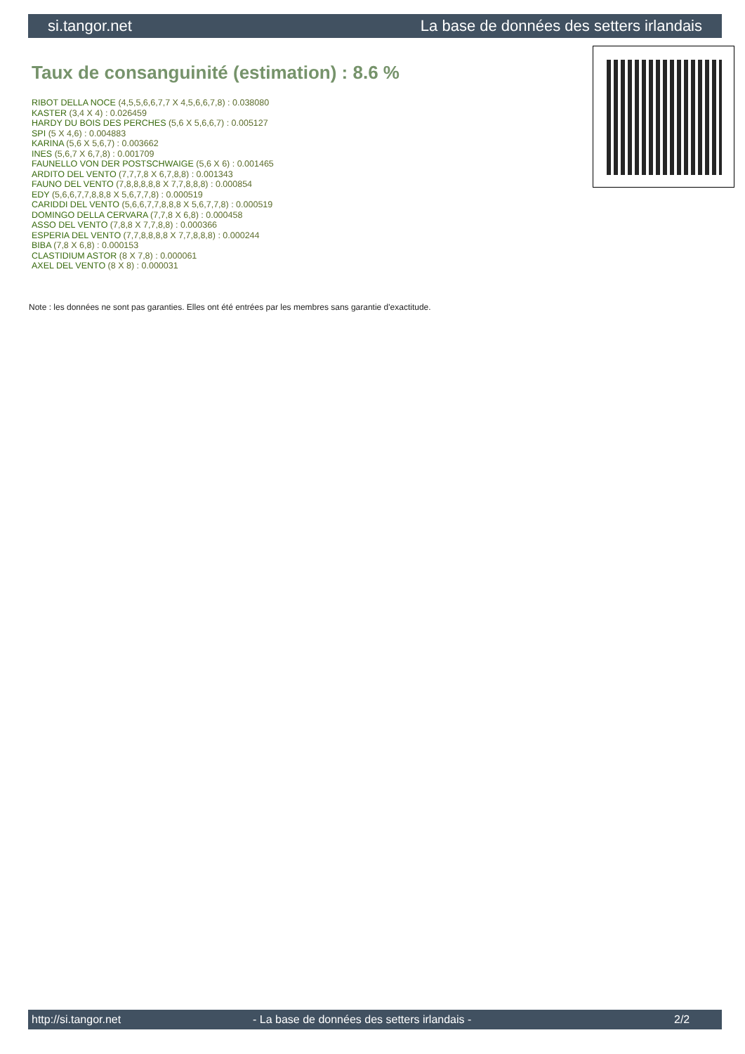si.tangor.net La base de données des setters irlandais
Taux de consanguinité (estimation) : 8.6 %
RIBOT DELLA NOCE (4,5,5,6,6,7,7 X 4,5,6,6,7,8) : 0.038080
KASTER (3,4 X 4) : 0.026459
HARDY DU BOIS DES PERCHES (5,6 X 5,6,6,7) : 0.005127
SPI (5 X 4,6) : 0.004883
KARINA (5,6 X 5,6,7) : 0.003662
INES (5,6,7 X 6,7,8) : 0.001709
FAUNELLO VON DER POSTSCHWAIGE (5,6 X 6) : 0.001465
ARDITO DEL VENTO (7,7,7,8 X 6,7,8,8) : 0.001343
FAUNO DEL VENTO (7,8,8,8,8,8 X 7,7,8,8,8) : 0.000854
EDY (5,6,6,7,7,8,8,8 X 5,6,7,7,8) : 0.000519
CARIDDI DEL VENTO (5,6,6,7,7,8,8,8 X 5,6,7,7,8) : 0.000519
DOMINGO DELLA CERVARA (7,7,8 X 6,8) : 0.000458
ASSO DEL VENTO (7,8,8 X 7,7,8,8) : 0.000366
ESPERIA DEL VENTO (7,7,8,8,8,8 X 7,7,8,8,8) : 0.000244
BIBA (7,8 X 6,8) : 0.000153
CLASTIDIUM ASTOR (8 X 7,8) : 0.000061
AXEL DEL VENTO (8 X 8) : 0.000031
Note : les données ne sont pas garanties. Elles ont été entrées par les membres sans garantie d'exactitude.
http://si.tangor.net - La base de données des setters irlandais - 2/2